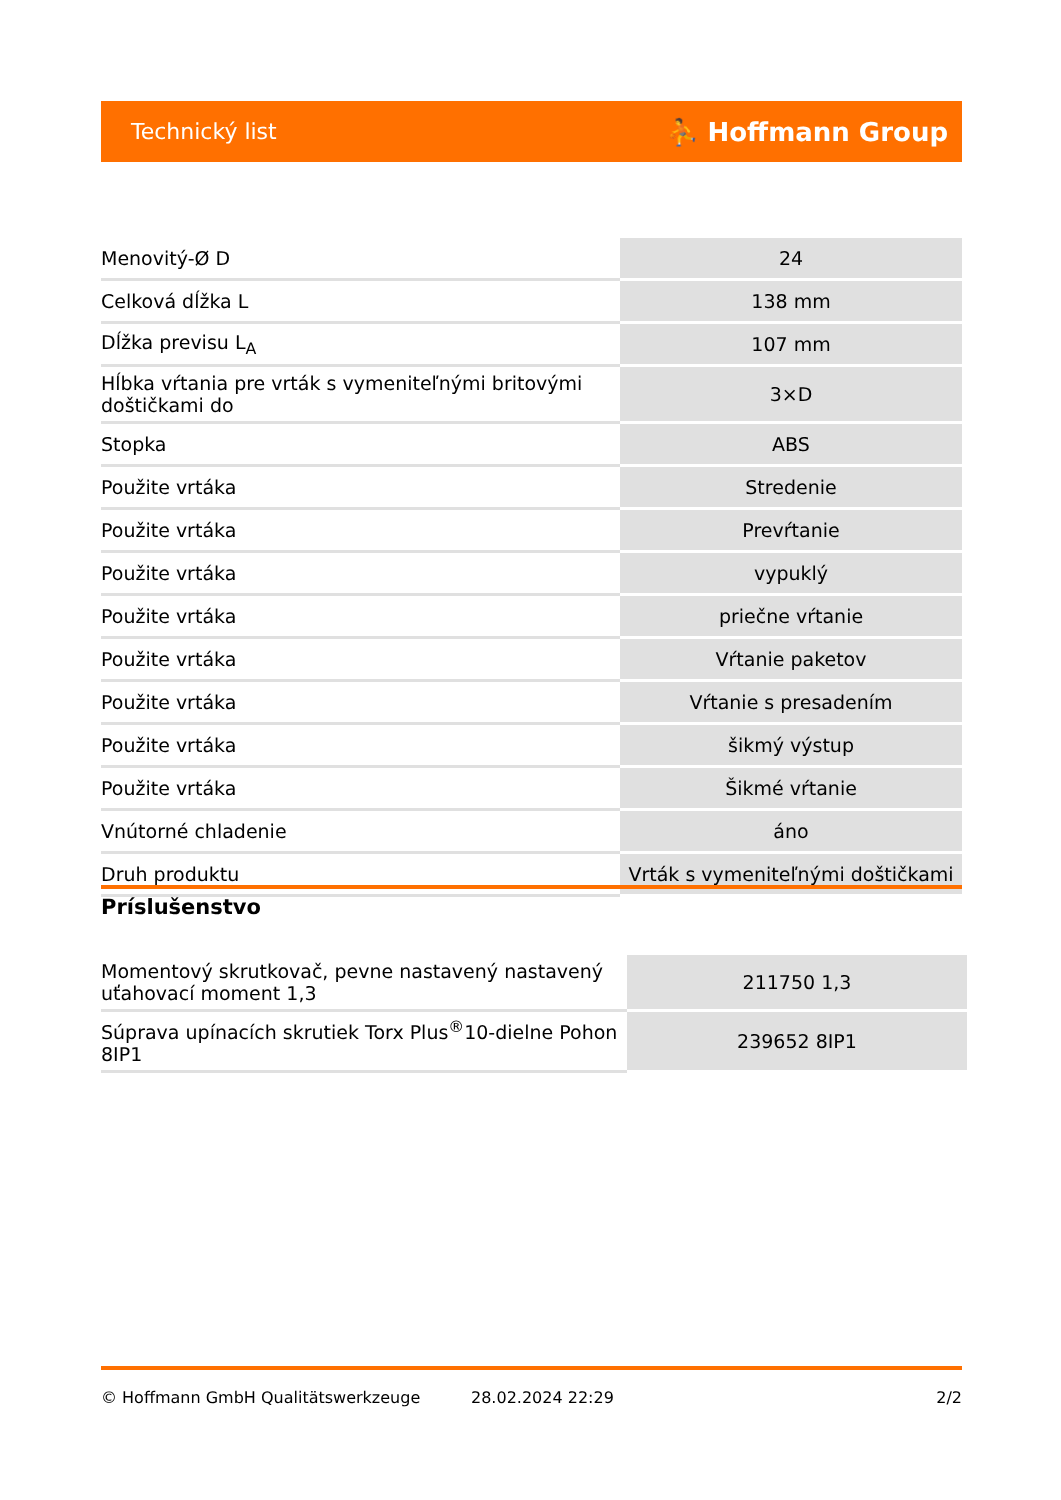Technický list ⛹ Hoffmann Group
| Menovitý-Ø D | 24 |
| Celková dĺžka L | 138 mm |
| Dĺžka previsu L<sub>A</sub> | 107 mm |
| Hĺbka vŕtania pre vrták s vymeniteľnými britovými doštičkami do | 3×D |
| Stopka | ABS |
| Použite vrtáka | Stredenie |
| Použite vrtáka | Prevŕtanie |
| Použite vrtáka | vypuklý |
| Použite vrtáka | priečne vŕtanie |
| Použite vrtáka | Vŕtanie paketov |
| Použite vrtáka | Vŕtanie s presadením |
| Použite vrtáka | šikmý výstup |
| Použite vrtáka | Šikmé vŕtanie |
| Vnútorné chladenie | áno |
| Druh produktu | Vrták s vymeniteľnými doštičkami |
Príslušenstvo
| Momentový skrutkovač, pevne nastavený nastavený uťahovací moment 1,3 | 211750 1,3 |
| Súprava upínacích skrutiek Torx Plus<sup>®</sup>10-dielne Pohon 8IP1 | 239652 8IP1 |
© Hoffmann GmbH Qualitätswerkzeuge 28.02.2024 22:29 2/2